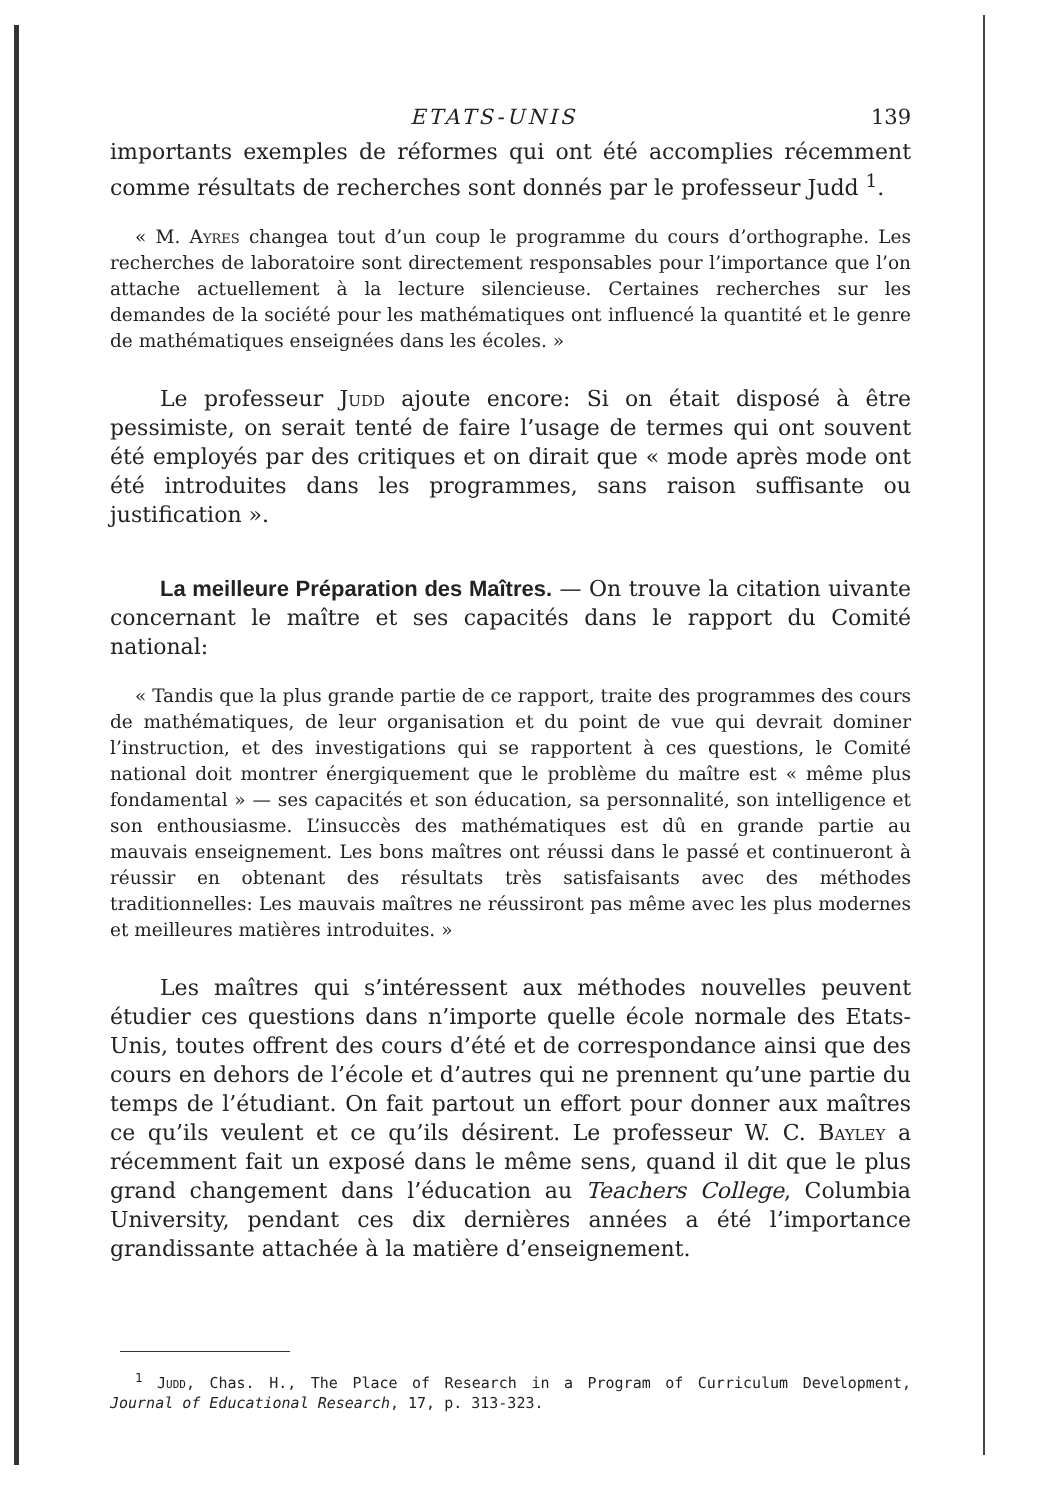ETATS-UNIS 139
importants exemples de réformes qui ont été accomplies récemment comme résultats de recherches sont donnés par le professeur Judd <sup>1</sup>.
« M. Ayres changea tout d’un coup le programme du cours d’orthographe. Les recherches de laboratoire sont directement responsables pour l’importance que l’on attache actuellement à la lecture silencieuse. Certaines recherches sur les demandes de la société pour les mathématiques ont influencé la quantité et le genre de mathématiques enseignées dans les écoles. »
Le professeur Judd ajoute encore: Si on était disposé à être pessimiste, on serait tenté de faire l’usage de termes qui ont souvent été employés par des critiques et on dirait que « mode après mode ont été introduites dans les programmes, sans raison suffisante ou justification ».
La meilleure Préparation des Maîtres. — On trouve la citation uivante concernant le maître et ses capacités dans le rapport du Comité national:
« Tandis que la plus grande partie de ce rapport, traite des programmes des cours de mathématiques, de leur organisation et du point de vue qui devrait dominer l’instruction, et des investigations qui se rapportent à ces questions, le Comité national doit montrer énergiquement que le problème du maître est « même plus fondamental » — ses capacités et son éducation, sa personnalité, son intelligence et son enthousiasme. L’insuccès des mathématiques est dû en grande partie au mauvais enseignement. Les bons maîtres ont réussi dans le passé et continueront à réussir en obtenant des résultats très satisfaisants avec des méthodes traditionnelles: Les mauvais maîtres ne réussiront pas même avec les plus modernes et meilleures matières introduites. »
Les maîtres qui s’intéressent aux méthodes nouvelles peuvent étudier ces questions dans n’importe quelle école normale des Etats-Unis, toutes offrent des cours d’été et de correspondance ainsi que des cours en dehors de l’école et d’autres qui ne prennent qu’une partie du temps de l’étudiant. On fait partout un effort pour donner aux maîtres ce qu’ils veulent et ce qu’ils désirent. Le professeur W. C. Bayley a récemment fait un exposé dans le même sens, quand il dit que le plus grand changement dans l’éducation au Teachers College, Columbia University, pendant ces dix dernières années a été l’importance grandissante attachée à la matière d’enseignement.
<sup>1</sup> Judd, Chas. H., The Place of Research in a Program of Curriculum Development, Journal of Educational Research, 17, p. 313-323.